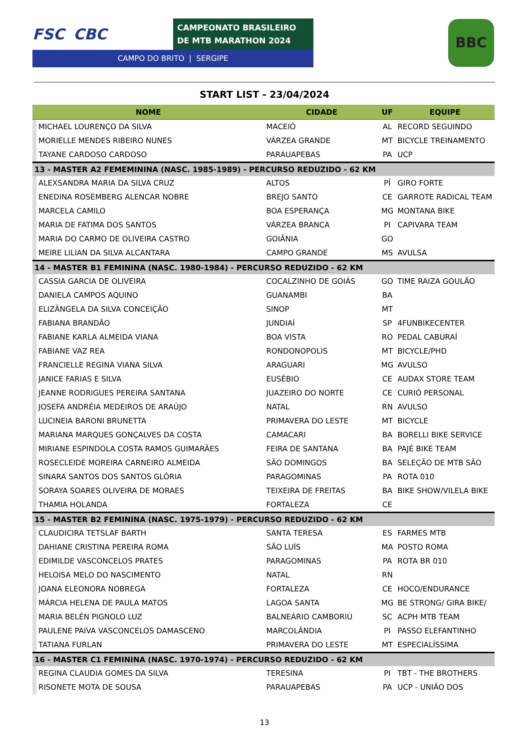FSC CBC
CAMPEONATO BRASILEIRO DE MTB MARATHON 2024
CAMPO DO BRITO | SERGIPE
BBC
START LIST - 23/04/2024
| NOME | | CIDADE | UF | EQUIPE |
| --- | --- | --- | --- | --- |
| | MICHAEL LOURENÇO DA SILVA | MACEIÓ | AL | RECORD SEGUINDO |
| | MORIELLE MENDES RIBEIRO NUNES | VÁRZEA GRANDE | MT | BICYCLE TREINAMENTO |
| | TAYANE CARDOSO CARDOSO | PARAUAPEBAS | PA | UCP |
| 13 - MASTER A2 FEMEMININA (NASC. 1985-1989) - PERCURSO REDUZIDO - 62 KM | | | | |
| | ALEXSANDRA MARIA DA SILVA CRUZ | ALTOS | PÍ | GIRO FORTE |
| | ENEDINA ROSEMBERG ALENCAR NOBRE | BREJO SANTO | CE | GARROTE RADICAL TEAM |
| | MARCELA CAMILO | BOA ESPERANÇA | MG | MONTANA BIKE |
| | MARIA DE FATIMA DOS SANTOS | VÁRZEA BRANCA | PI | CAPIVARA TEAM |
| | MARIA DO CARMO DE OLIVEIRA CASTRO | GOIÂNIA | GO | |
| | MEIRE LILIAN DA SILVA ALCANTARA | CAMPO GRANDE | MS | AVULSA |
| 14 - MASTER B1 FEMININA (NASC. 1980-1984) - PERCURSO REDUZIDO - 62 KM | | | | |
| | CASSIA GARCIA DE OLIVEIRA | COCALZINHO DE GOIÁS | GO | TIME RAIZA GOULÃO |
| | DANIELA CAMPOS AQUINO | GUANAMBI | BA | |
| | ELIZÂNGELA DA SILVA CONCEIÇÃO | SINOP | MT | |
| | FABIANA BRANDÃO | JUNDIAÍ | SP | 4FUNBIKECENTER |
| | FABIANE KARLA ALMEIDA VIANA | BOA VISTA | RO | PEDAL CABURAÍ |
| | FABIANE VAZ REA | RONDONOPOLIS | MT | BICYCLE/PHD |
| | FRANCIELLE REGINA VIANA SILVA | ARAGUARI | MG | AVULSO |
| | JANICE FARIAS E SILVA | EUSÉBIO | CE | AUDAX STORE TEAM |
| | JEANNE RODRIGUES PEREIRA SANTANA | JUAZEIRO DO NORTE | CE | CURIÓ PERSONAL |
| | JOSEFA ANDRÉIA MEDEIROS DE ARAÚJO | NATAL | RN | AVULSO |
| | LUCINEIA BARONI BRUNETTA | PRIMAVERA DO LESTE | MT | BICYCLE |
| | MARIANA MARQUES GONÇALVES DA COSTA | CAMACARI | BA | BORELLI BIKE SERVICE |
| | MIRIANE ESPINDOLA COSTA RAMOS GUIMARÃES | FEIRA DE SANTANA | BA | PAJÉ BIKE TEAM |
| | ROSECLEIDE MOREIRA CARNEIRO ALMEIDA | SÃO DOMINGOS | BA | SELEÇÃO DE MTB SÃO |
| | SINARA SANTOS DOS SANTOS GLÓRIA | PARAGOMINAS | PA | ROTA 010 |
| | SORAYA SOARES OLIVEIRA DE MORAES | TEIXEIRA DE FREITAS | BA | BIKE SHOW/VILELA BIKE |
| | THAMIA HOLANDA | FORTALEZA | CE | |
| 15 - MASTER B2 FEMININA (NASC. 1975-1979) - PERCURSO REDUZIDO - 62 KM | | | | |
| | CLAUDICIRA TETSLAF BARTH | SANTA TERESA | ES | FARMES MTB |
| | DAHIANE CRISTINA PEREIRA ROMA | SÃO LUÍS | MA | POSTO ROMA |
| | EDIMILDE VASCONCELOS PRATES | PARAGOMINAS | PA | ROTA BR 010 |
| | HELOISA MELO DO NASCIMENTO | NATAL | RN | |
| | JOANA ELEONORA NOBREGA | FORTALEZA | CE | HOCO/ENDURANCE |
| | MÁRCIA HELENA DE PAULA MATOS | LAGOA SANTA | MG | BE STRONG/ GIRA BIKE/ |
| | MARIA BELÉN PIGNOLO LUZ | BALNEÁRIO CAMBORIÚ | SC | ACPH MTB TEAM |
| | PAULENE PAIVA VASCONCELOS DAMASCENO | MARCOLÂNDIA | PI | PASSO ELEFANTINHO |
| | TATIANA FURLAN | PRIMAVERA DO LESTE | MT | ESPECIALÍSSIMA |
| 16 - MASTER C1 FEMININA (NASC. 1970-1974) - PERCURSO REDUZIDO - 62 KM | | | | |
| | REGINA CLAUDIA GOMES DA SILVA | TERESINA | PI | TBT - THE BROTHERS |
| | RISONETE MOTA DE SOUSA | PARAUAPEBAS | PA | UCP - UNIÃO DOS |
13